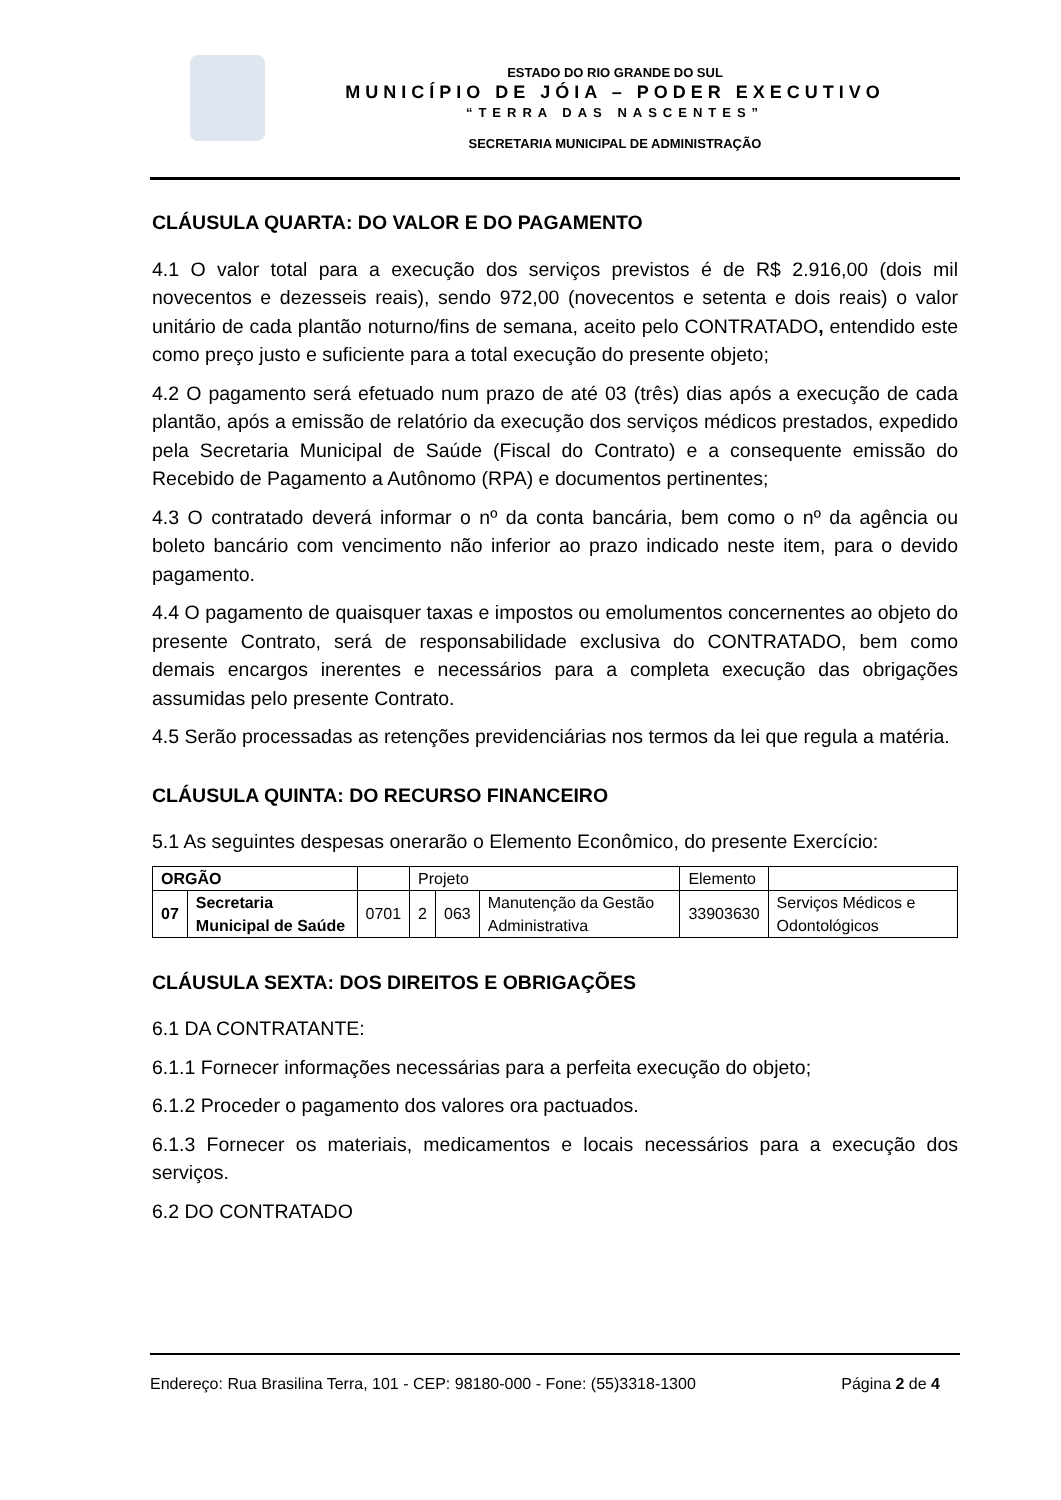ESTADO DO RIO GRANDE DO SUL
MUNICÍPIO DE JÓIA – PODER EXECUTIVO
“TERRA DAS NASCENTES”
SECRETARIA MUNICIPAL DE ADMINISTRAÇÃO
CLÁUSULA QUARTA: DO VALOR E DO PAGAMENTO
4.1 O valor total para a execução dos serviços previstos é de R$ 2.916,00 (dois mil novecentos e dezesseis reais), sendo 972,00 (novecentos e setenta e dois reais) o valor unitário de cada plantão noturno/fins de semana, aceito pelo CONTRATADO, entendido este como preço justo e suficiente para a total execução do presente objeto;
4.2 O pagamento será efetuado num prazo de até 03 (três) dias após a execução de cada plantão, após a emissão de relatório da execução dos serviços médicos prestados, expedido pela Secretaria Municipal de Saúde (Fiscal do Contrato) e a consequente emissão do Recebido de Pagamento a Autônomo (RPA) e documentos pertinentes;
4.3 O contratado deverá informar o nº da conta bancária, bem como o nº da agência ou boleto bancário com vencimento não inferior ao prazo indicado neste item, para o devido pagamento.
4.4 O pagamento de quaisquer taxas e impostos ou emolumentos concernentes ao objeto do presente Contrato, será de responsabilidade exclusiva do CONTRATADO, bem como demais encargos inerentes e necessários para a completa execução das obrigações assumidas pelo presente Contrato.
4.5 Serão processadas as retenções previdenciárias nos termos da lei que regula a matéria.
CLÁUSULA QUINTA: DO RECURSO FINANCEIRO
5.1 As seguintes despesas onerarão o Elemento Econômico, do presente Exercício:
| ORGÃO | | | Projeto | | | Elemento | |
| 07 | Secretaria Municipal de Saúde | 0701 | 2 | 063 | Manutenção da Gestão Administrativa | 33903630 | Serviços Médicos e Odontológicos |
CLÁUSULA SEXTA: DOS DIREITOS E OBRIGAÇÕES
6.1 DA CONTRATANTE:
6.1.1 Fornecer informações necessárias para a perfeita execução do objeto;
6.1.2 Proceder o pagamento dos valores ora pactuados.
6.1.3 Fornecer os materiais, medicamentos e locais necessários para a execução dos serviços.
6.2 DO CONTRATADO
Endereço: Rua Brasilina Terra, 101 - CEP: 98180-000 - Fone: (55)3318-1300 Página 2 de 4